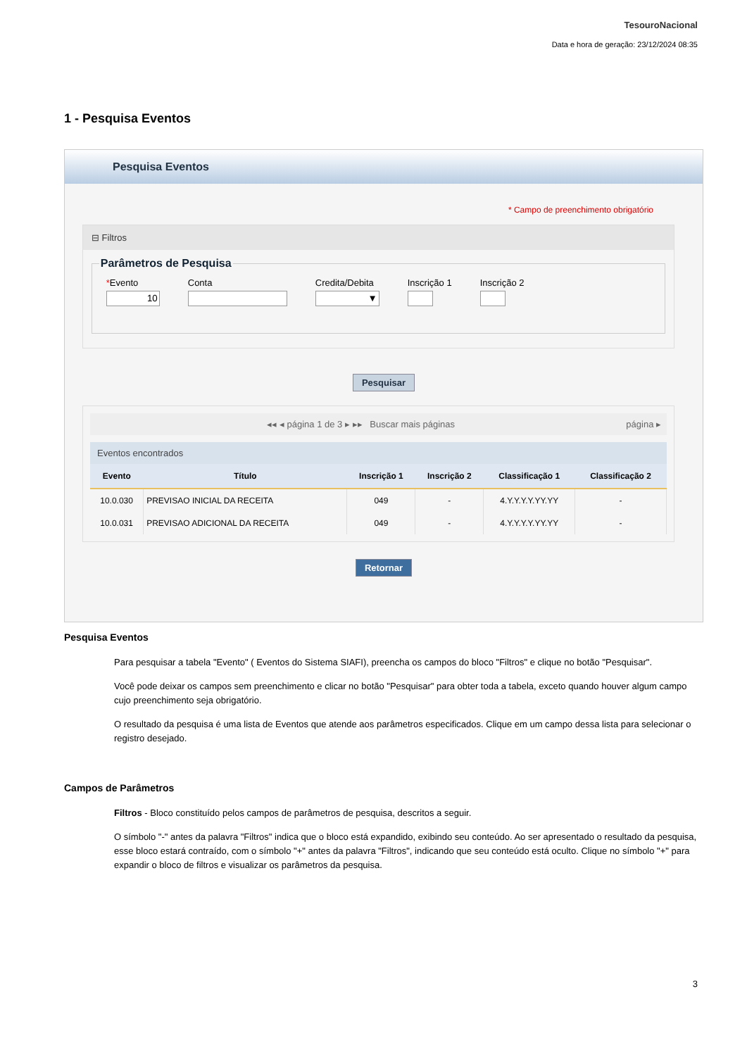TesouroNacional
Data e hora de geração: 23/12/2024 08:35
1 - Pesquisa Eventos
Pesquisa Eventos
* Campo de preenchimento obrigatório
⊟ Filtros
Parâmetros de Pesquisa
*Evento Conta Credita/Debita Inscrição 1 Inscrição 2
Pesquisar
◂◂ ◂ página 1 de 3 ▸ ▸▸ Buscar mais páginas página ▸
Eventos encontrados
| Evento | Título | Inscrição 1 | Inscrição 2 | Classificação 1 | Classificação 2 |
| --- | --- | --- | --- | --- | --- |
| 10.0.030 | PREVISAO INICIAL DA RECEITA | 049 | - | 4.Y.Y.Y.Y.YY.YY | - |
| 10.0.031 | PREVISAO ADICIONAL DA RECEITA | 049 | - | 4.Y.Y.Y.Y.YY.YY | - |
Retornar
Pesquisa Eventos
Para pesquisar a tabela "Evento" ( Eventos do Sistema SIAFI), preencha os campos do bloco "Filtros" e clique no botão "Pesquisar".
Você pode deixar os campos sem preenchimento e clicar no botão "Pesquisar" para obter toda a tabela, exceto quando houver algum campo cujo preenchimento seja obrigatório.
O resultado da pesquisa é uma lista de Eventos que atende aos parâmetros especificados. Clique em um campo dessa lista para selecionar o registro desejado.
Campos de Parâmetros
Filtros - Bloco constituído pelos campos de parâmetros de pesquisa, descritos a seguir.
O símbolo "-" antes da palavra "Filtros" indica que o bloco está expandido, exibindo seu conteúdo. Ao ser apresentado o resultado da pesquisa, esse bloco estará contraído, com o símbolo "+" antes da palavra "Filtros", indicando que seu conteúdo está oculto. Clique no símbolo "+" para expandir o bloco de filtros e visualizar os parâmetros da pesquisa.
3